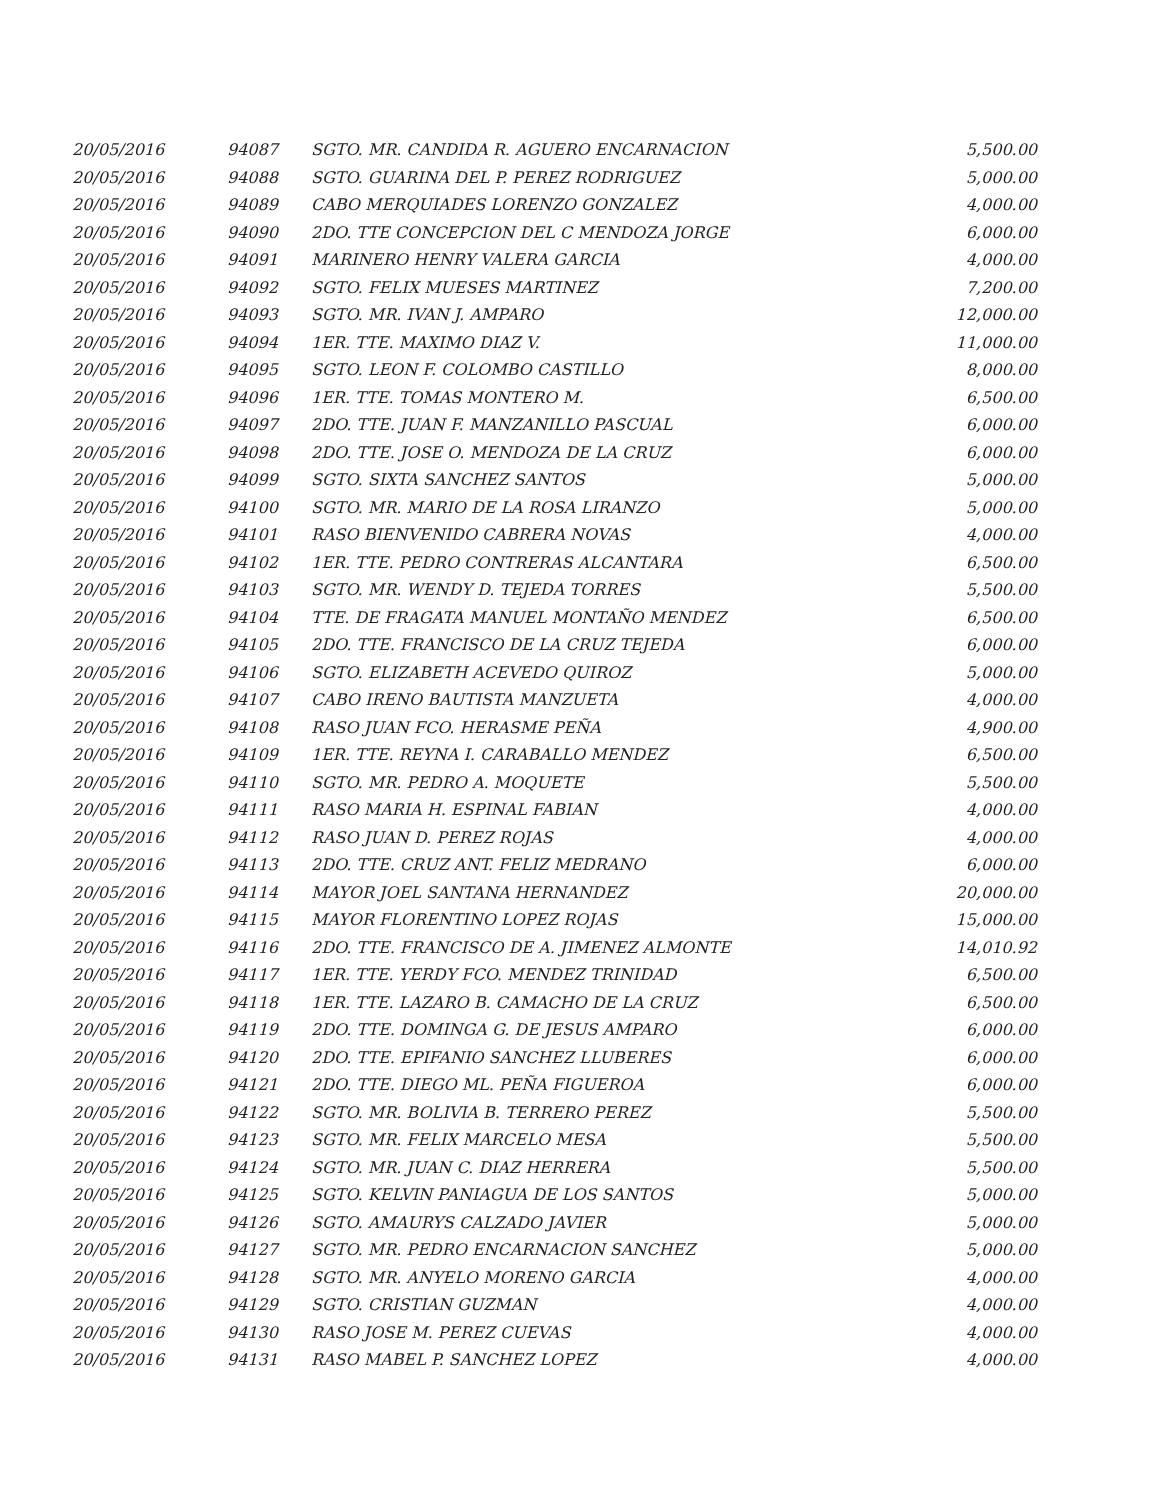| 20/05/2016 | 94087 | SGTO. MR. CANDIDA R. AGUERO ENCARNACION | 5,500.00 |
| 20/05/2016 | 94088 | SGTO. GUARINA DEL P. PEREZ RODRIGUEZ | 5,000.00 |
| 20/05/2016 | 94089 | CABO MERQUIADES LORENZO GONZALEZ | 4,000.00 |
| 20/05/2016 | 94090 | 2DO. TTE CONCEPCION DEL C MENDOZA JORGE | 6,000.00 |
| 20/05/2016 | 94091 | MARINERO HENRY VALERA GARCIA | 4,000.00 |
| 20/05/2016 | 94092 | SGTO. FELIX MUESES MARTINEZ | 7,200.00 |
| 20/05/2016 | 94093 | SGTO. MR. IVAN J. AMPARO | 12,000.00 |
| 20/05/2016 | 94094 | 1ER. TTE. MAXIMO DIAZ V. | 11,000.00 |
| 20/05/2016 | 94095 | SGTO. LEON F. COLOMBO CASTILLO | 8,000.00 |
| 20/05/2016 | 94096 | 1ER. TTE. TOMAS MONTERO M. | 6,500.00 |
| 20/05/2016 | 94097 | 2DO. TTE. JUAN F. MANZANILLO PASCUAL | 6,000.00 |
| 20/05/2016 | 94098 | 2DO. TTE. JOSE O. MENDOZA DE LA CRUZ | 6,000.00 |
| 20/05/2016 | 94099 | SGTO. SIXTA SANCHEZ SANTOS | 5,000.00 |
| 20/05/2016 | 94100 | SGTO. MR. MARIO DE LA ROSA LIRANZO | 5,000.00 |
| 20/05/2016 | 94101 | RASO BIENVENIDO CABRERA NOVAS | 4,000.00 |
| 20/05/2016 | 94102 | 1ER. TTE. PEDRO CONTRERAS ALCANTARA | 6,500.00 |
| 20/05/2016 | 94103 | SGTO. MR. WENDY D. TEJEDA TORRES | 5,500.00 |
| 20/05/2016 | 94104 | TTE. DE FRAGATA MANUEL MONTAÑO MENDEZ | 6,500.00 |
| 20/05/2016 | 94105 | 2DO. TTE. FRANCISCO DE LA CRUZ TEJEDA | 6,000.00 |
| 20/05/2016 | 94106 | SGTO. ELIZABETH ACEVEDO QUIROZ | 5,000.00 |
| 20/05/2016 | 94107 | CABO IRENO BAUTISTA MANZUETA | 4,000.00 |
| 20/05/2016 | 94108 | RASO JUAN FCO. HERASME PEÑA | 4,900.00 |
| 20/05/2016 | 94109 | 1ER. TTE. REYNA I. CARABALLO MENDEZ | 6,500.00 |
| 20/05/2016 | 94110 | SGTO. MR. PEDRO A. MOQUETE | 5,500.00 |
| 20/05/2016 | 94111 | RASO MARIA H. ESPINAL FABIAN | 4,000.00 |
| 20/05/2016 | 94112 | RASO JUAN D. PEREZ ROJAS | 4,000.00 |
| 20/05/2016 | 94113 | 2DO. TTE. CRUZ ANT. FELIZ MEDRANO | 6,000.00 |
| 20/05/2016 | 94114 | MAYOR JOEL SANTANA HERNANDEZ | 20,000.00 |
| 20/05/2016 | 94115 | MAYOR FLORENTINO LOPEZ ROJAS | 15,000.00 |
| 20/05/2016 | 94116 | 2DO. TTE. FRANCISCO DE A. JIMENEZ ALMONTE | 14,010.92 |
| 20/05/2016 | 94117 | 1ER. TTE. YERDY FCO. MENDEZ TRINIDAD | 6,500.00 |
| 20/05/2016 | 94118 | 1ER. TTE. LAZARO B. CAMACHO DE LA CRUZ | 6,500.00 |
| 20/05/2016 | 94119 | 2DO. TTE. DOMINGA G. DE JESUS AMPARO | 6,000.00 |
| 20/05/2016 | 94120 | 2DO. TTE. EPIFANIO SANCHEZ LLUBERES | 6,000.00 |
| 20/05/2016 | 94121 | 2DO. TTE. DIEGO ML. PEÑA FIGUEROA | 6,000.00 |
| 20/05/2016 | 94122 | SGTO. MR. BOLIVIA B. TERRERO PEREZ | 5,500.00 |
| 20/05/2016 | 94123 | SGTO. MR. FELIX MARCELO MESA | 5,500.00 |
| 20/05/2016 | 94124 | SGTO. MR. JUAN C. DIAZ HERRERA | 5,500.00 |
| 20/05/2016 | 94125 | SGTO. KELVIN PANIAGUA DE LOS SANTOS | 5,000.00 |
| 20/05/2016 | 94126 | SGTO. AMAURYS CALZADO JAVIER | 5,000.00 |
| 20/05/2016 | 94127 | SGTO. MR. PEDRO ENCARNACION SANCHEZ | 5,000.00 |
| 20/05/2016 | 94128 | SGTO. MR. ANYELO MORENO GARCIA | 4,000.00 |
| 20/05/2016 | 94129 | SGTO. CRISTIAN GUZMAN | 4,000.00 |
| 20/05/2016 | 94130 | RASO JOSE M. PEREZ CUEVAS | 4,000.00 |
| 20/05/2016 | 94131 | RASO MABEL P. SANCHEZ LOPEZ | 4,000.00 |